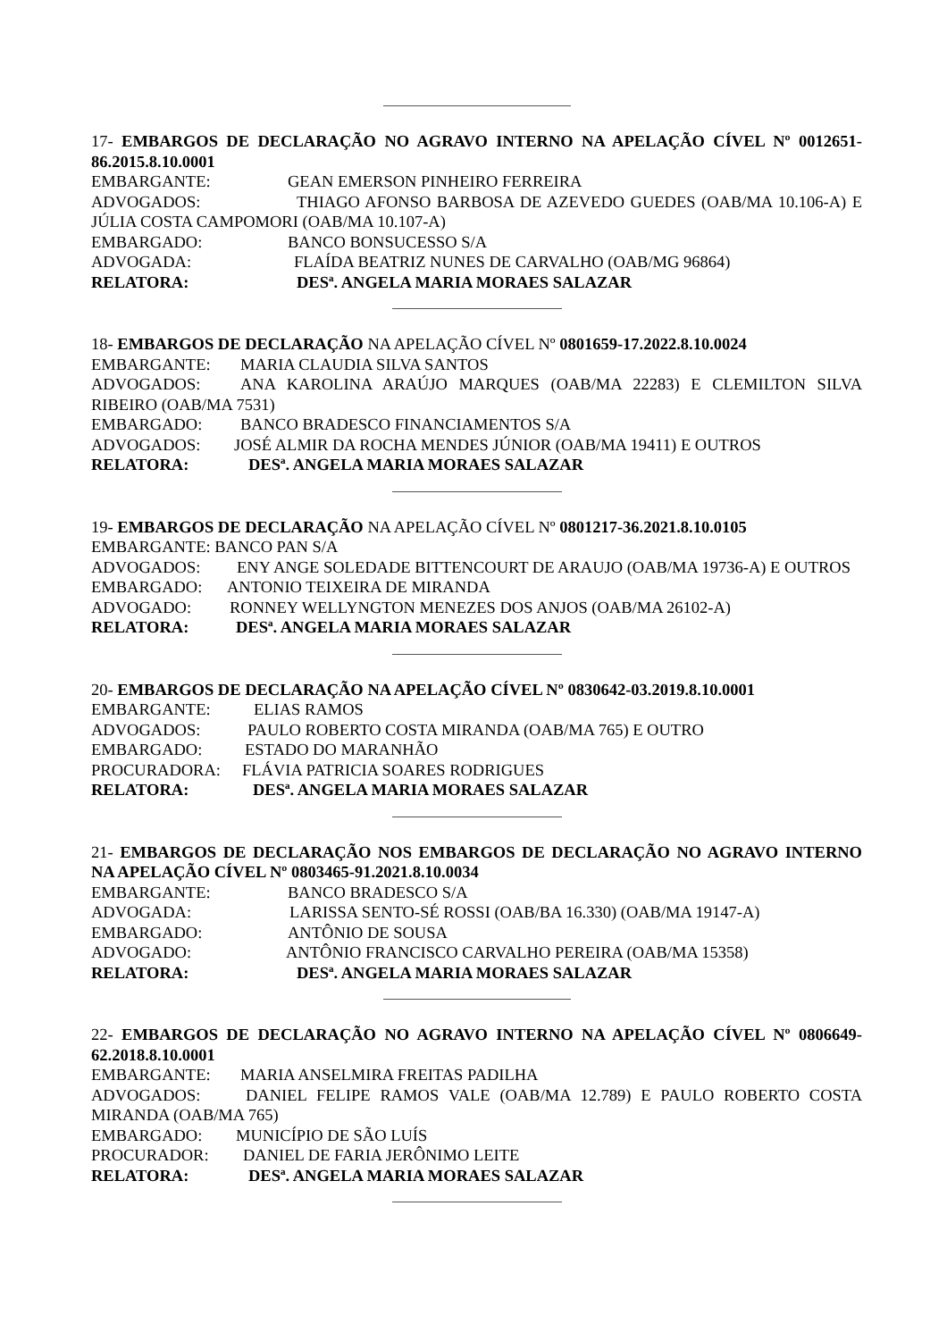17- EMBARGOS DE DECLARAÇÃO NO AGRAVO INTERNO NA APELAÇÃO CÍVEL Nº 0012651-86.2015.8.10.0001
EMBARGANTE: GEAN EMERSON PINHEIRO FERREIRA
ADVOGADOS: THIAGO AFONSO BARBOSA DE AZEVEDO GUEDES (OAB/MA 10.106-A) E JÚLIA COSTA CAMPOMORI (OAB/MA 10.107-A)
EMBARGADO: BANCO BONSUCESSO S/A
ADVOGADA: FLAÍDA BEATRIZ NUNES DE CARVALHO (OAB/MG 96864)
RELATORA: DESª. ANGELA MARIA MORAES SALAZAR
18- EMBARGOS DE DECLARAÇÃO NA APELAÇÃO CÍVEL Nº 0801659-17.2022.8.10.0024
EMBARGANTE: MARIA CLAUDIA SILVA SANTOS
ADVOGADOS: ANA KAROLINA ARAÚJO MARQUES (OAB/MA 22283) E CLEMILTON SILVA RIBEIRO (OAB/MA 7531)
EMBARGADO: BANCO BRADESCO FINANCIAMENTOS S/A
ADVOGADOS: JOSÉ ALMIR DA ROCHA MENDES JÚNIOR (OAB/MA 19411) E OUTROS
RELATORA: DESª. ANGELA MARIA MORAES SALAZAR
19- EMBARGOS DE DECLARAÇÃO NA APELAÇÃO CÍVEL Nº 0801217-36.2021.8.10.0105
EMBARGANTE: BANCO PAN S/A
ADVOGADOS: ENY ANGE SOLEDADE BITTENCOURT DE ARAUJO (OAB/MA 19736-A) E OUTROS
EMBARGADO: ANTONIO TEIXEIRA DE MIRANDA
ADVOGADO: RONNEY WELLYNGTON MENEZES DOS ANJOS (OAB/MA 26102-A)
RELATORA: DESª. ANGELA MARIA MORAES SALAZAR
20- EMBARGOS DE DECLARAÇÃO NA APELAÇÃO CÍVEL Nº 0830642-03.2019.8.10.0001
EMBARGANTE: ELIAS RAMOS
ADVOGADOS: PAULO ROBERTO COSTA MIRANDA (OAB/MA 765) E OUTRO
EMBARGADO: ESTADO DO MARANHÃO
PROCURADORA: FLÁVIA PATRICIA SOARES RODRIGUES
RELATORA: DESª. ANGELA MARIA MORAES SALAZAR
21- EMBARGOS DE DECLARAÇÃO NOS EMBARGOS DE DECLARAÇÃO NO AGRAVO INTERNO NA APELAÇÃO CÍVEL Nº 0803465-91.2021.8.10.0034
EMBARGANTE: BANCO BRADESCO S/A
ADVOGADA: LARISSA SENTO-SÉ ROSSI (OAB/BA 16.330) (OAB/MA 19147-A)
EMBARGADO: ANTÔNIO DE SOUSA
ADVOGADO: ANTÔNIO FRANCISCO CARVALHO PEREIRA (OAB/MA 15358)
RELATORA: DESª. ANGELA MARIA MORAES SALAZAR
22- EMBARGOS DE DECLARAÇÃO NO AGRAVO INTERNO NA APELAÇÃO CÍVEL Nº 0806649-62.2018.8.10.0001
EMBARGANTE: MARIA ANSELMIRA FREITAS PADILHA
ADVOGADOS: DANIEL FELIPE RAMOS VALE (OAB/MA 12.789) E PAULO ROBERTO COSTA MIRANDA (OAB/MA 765)
EMBARGADO: MUNICÍPIO DE SÃO LUÍS
PROCURADOR: DANIEL DE FARIA JERÔNIMO LEITE
RELATORA: DESª. ANGELA MARIA MORAES SALAZAR